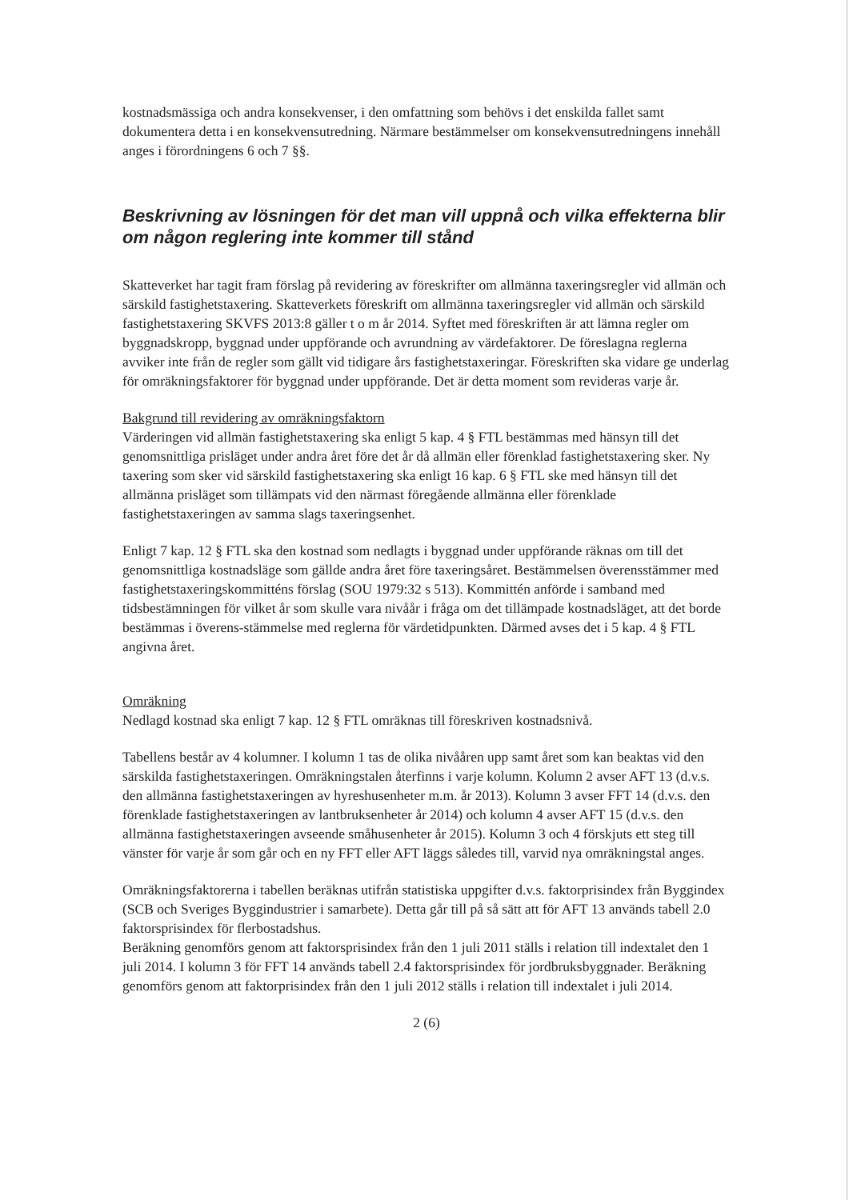kostnadsmässiga och andra konsekvenser, i den omfattning som behövs i det enskilda fallet samt dokumentera detta i en konsekvensutredning. Närmare bestämmelser om konsekvensutredningens innehåll anges i förordningens 6 och 7 §§.
Beskrivning av lösningen för det man vill uppnå och vilka effekterna blir om någon reglering inte kommer till stånd
Skatteverket har tagit fram förslag på revidering av föreskrifter om allmänna taxeringsregler vid allmän och särskild fastighetstaxering. Skatteverkets föreskrift om allmänna taxeringsregler vid allmän och särskild fastighetstaxering SKVFS 2013:8 gäller t o m år 2014. Syftet med föreskriften är att lämna regler om byggnadskropp, byggnad under uppförande och avrundning av värdefaktorer. De föreslagna reglerna avviker inte från de regler som gällt vid tidigare års fastighetstaxeringar. Föreskriften ska vidare ge underlag för omräkningsfaktorer för byggnad under uppförande. Det är detta moment som revideras varje år.
Bakgrund till revidering av omräkningsfaktorn
Värderingen vid allmän fastighetstaxering ska enligt 5 kap. 4 § FTL bestämmas med hänsyn till det genomsnittliga prisläget under andra året före det år då allmän eller förenklad fastighetstaxering sker. Ny taxering som sker vid särskild fastighetstaxering ska enligt 16 kap. 6 § FTL ske med hänsyn till det allmänna prisläget som tillämpats vid den närmast föregående allmänna eller förenklade fastighetstaxeringen av samma slags taxeringsenhet.
Enligt 7 kap. 12 § FTL ska den kostnad som nedlagts i byggnad under uppförande räknas om till det genomsnittliga kostnadsläge som gällde andra året före taxeringsåret. Bestämmelsen överensstämmer med fastighetstaxeringskommitténs förslag (SOU 1979:32 s 513). Kommittén anförde i samband med tidsbestämningen för vilket år som skulle vara nivåår i fråga om det tillämpade kostnadsläget, att det borde bestämmas i överens-stämmelse med reglerna för värdetidpunkten. Därmed avses det i 5 kap. 4 § FTL angivna året.
Omräkning
Nedlagd kostnad ska enligt 7 kap. 12 § FTL omräknas till föreskriven kostnadsnivå.
Tabellens består av 4 kolumner. I kolumn 1 tas de olika nivååren upp samt året som kan beaktas vid den särskilda fastighetstaxeringen. Omräkningstalen återfinns i varje kolumn. Kolumn 2 avser AFT 13 (d.v.s. den allmänna fastighetstaxeringen av hyreshusenheter m.m. år 2013). Kolumn 3 avser FFT 14 (d.v.s. den förenklade fastighetstaxeringen av lantbruksenheter år 2014) och kolumn 4 avser AFT 15 (d.v.s. den allmänna fastighetstaxeringen avseende småhusenheter år 2015). Kolumn 3 och 4 förskjuts ett steg till vänster för varje år som går och en ny FFT eller AFT läggs således till, varvid nya omräkningstal anges.
Omräkningsfaktorerna i tabellen beräknas utifrån statistiska uppgifter d.v.s. faktorprisindex från Byggindex (SCB och Sveriges Byggindustrier i samarbete). Detta går till på så sätt att för AFT 13 används tabell 2.0 faktorsprisindex för flerbostadshus.
Beräkning genomförs genom att faktorsprisindex från den 1 juli 2011 ställs i relation till indextalet den 1 juli 2014. I kolumn 3 för FFT 14 används tabell 2.4 faktorsprisindex för jordbruksbyggnader. Beräkning genomförs genom att faktorprisindex från den 1 juli 2012 ställs i relation till indextalet i juli 2014.
2 (6)